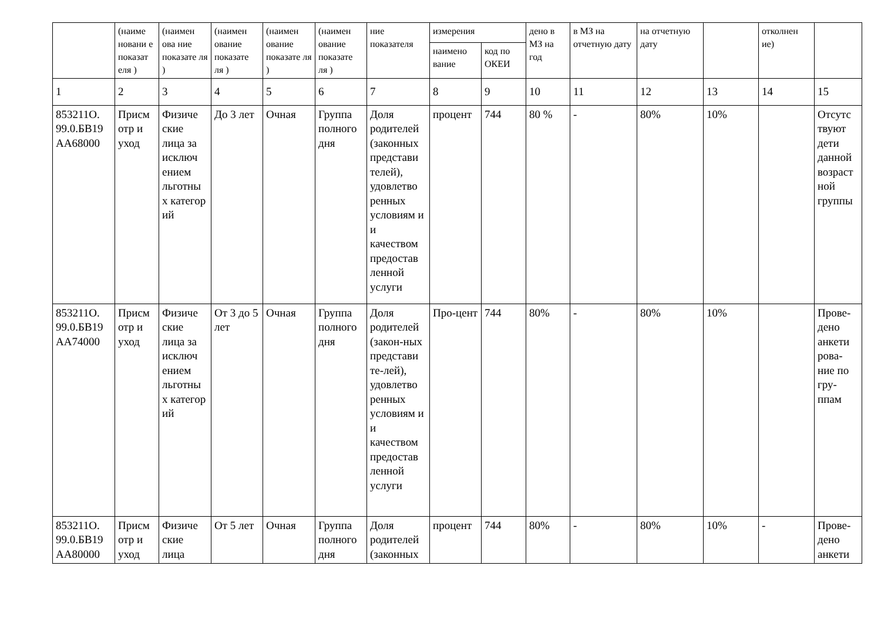| | (наиме новани е показат еля ) | (наимен ова ние показате ля ) | (наимен ование показате ля ) | (наимен ование показате ля ) | (наимен ование показате ля ) | ние показателя | измерения | | дено в МЗ на год | в МЗ на отчетную дату | на отчетную дату | | отколнен ие) | |
| --- | --- | --- | --- | --- | --- | --- | --- | --- | --- | --- | --- | --- | --- | --- |
| | | | | | | | наимено вание | код по ОКЕИ | | | | | | |
| 1 | 2 | 3 | 4 | 5 | 6 | 7 | 8 | 9 | 10 | 11 | 12 | 13 | 14 | 15 |
| 853211О. 99.0.БВ19 АА68000 | Присм отр и уход | Физиче ские лица за исключ ением льготны х категор ий | До 3 лет | Очная | Группа полного дня | Доля родителей (законных представи телей), удовлетво ренных условиям и и качеством предостав ленной услуги | процент | 744 | 80 % | - | 80% | 10% | | Отсутс твуют дети данной возраст ной группы |
| 853211О. 99.0.БВ19 АА74000 | Присм отр и уход | Физиче ские лица за исключ ением льготны х категор ий | От 3 до 5 лет | Очная | Группа полного дня | Доля родителей (закон-ных представи те-лей), удовлетво ренных условиям и и качеством предостав ленной услуги | Про-цент | 744 | 80% | - | 80% | 10% | | Прове-дено анкети рова-ние по гру-ппам |
| 853211О. 99.0.БВ19 АА80000 | Присм отр и уход | Физиче ские лица | От 5 лет | Очная | Группа полного дня | Доля родителей (законных | процент | 744 | 80% | - | 80% | 10% | - | Прове-дено анкети |